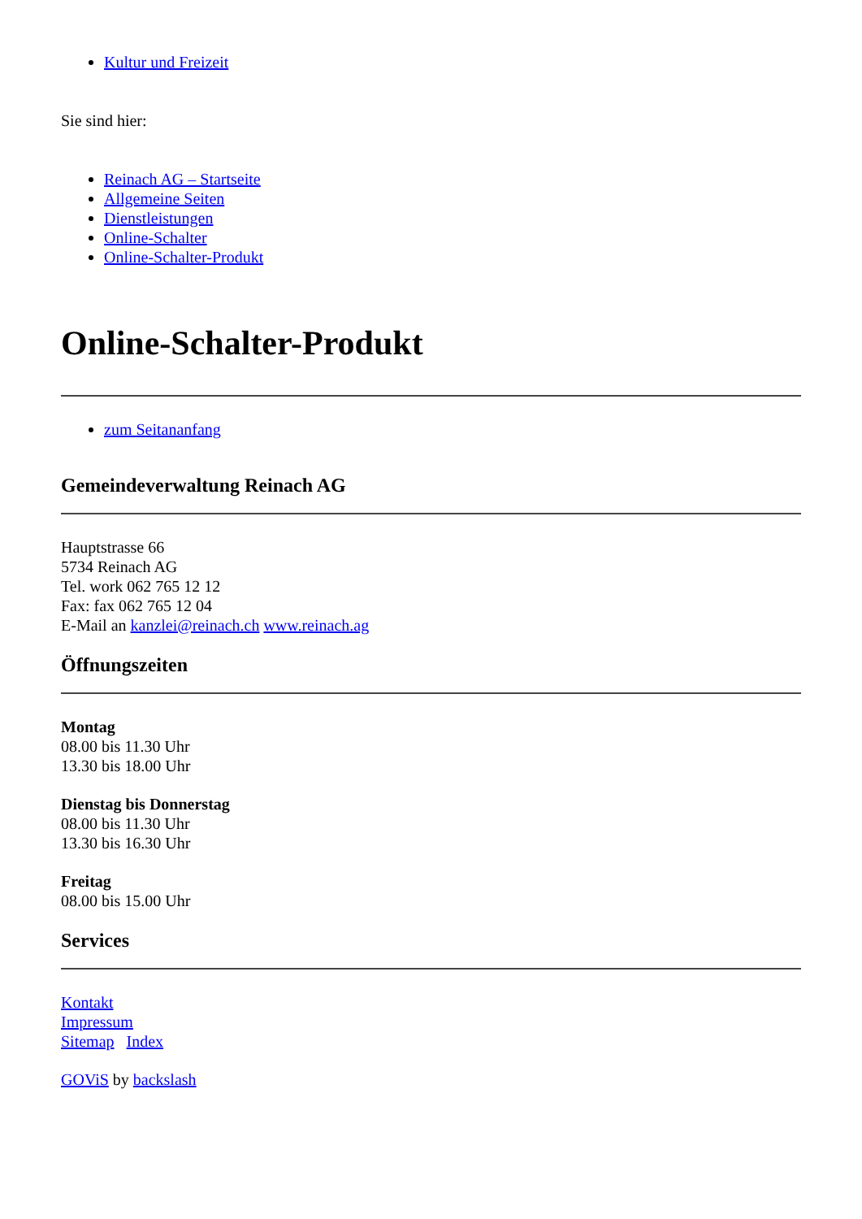Kultur und Freizeit
Sie sind hier:
Reinach AG – Startseite
Allgemeine Seiten
Dienstleistungen
Online-Schalter
Online-Schalter-Produkt
Online-Schalter-Produkt
zum Seitananfang
Gemeindeverwaltung Reinach AG
Hauptstrasse 66
5734 Reinach AG
Tel. work 062 765 12 12
Fax: fax 062 765 12 04
E-Mail an kanzlei@reinach.ch www.reinach.ag
Öffnungszeiten
Montag
08.00 bis 11.30 Uhr
13.30 bis 18.00 Uhr
Dienstag bis Donnerstag
08.00 bis 11.30 Uhr
13.30 bis 16.30 Uhr
Freitag
08.00 bis 15.00 Uhr
Services
Kontakt
Impressum
Sitemap Index
GOViS by backslash